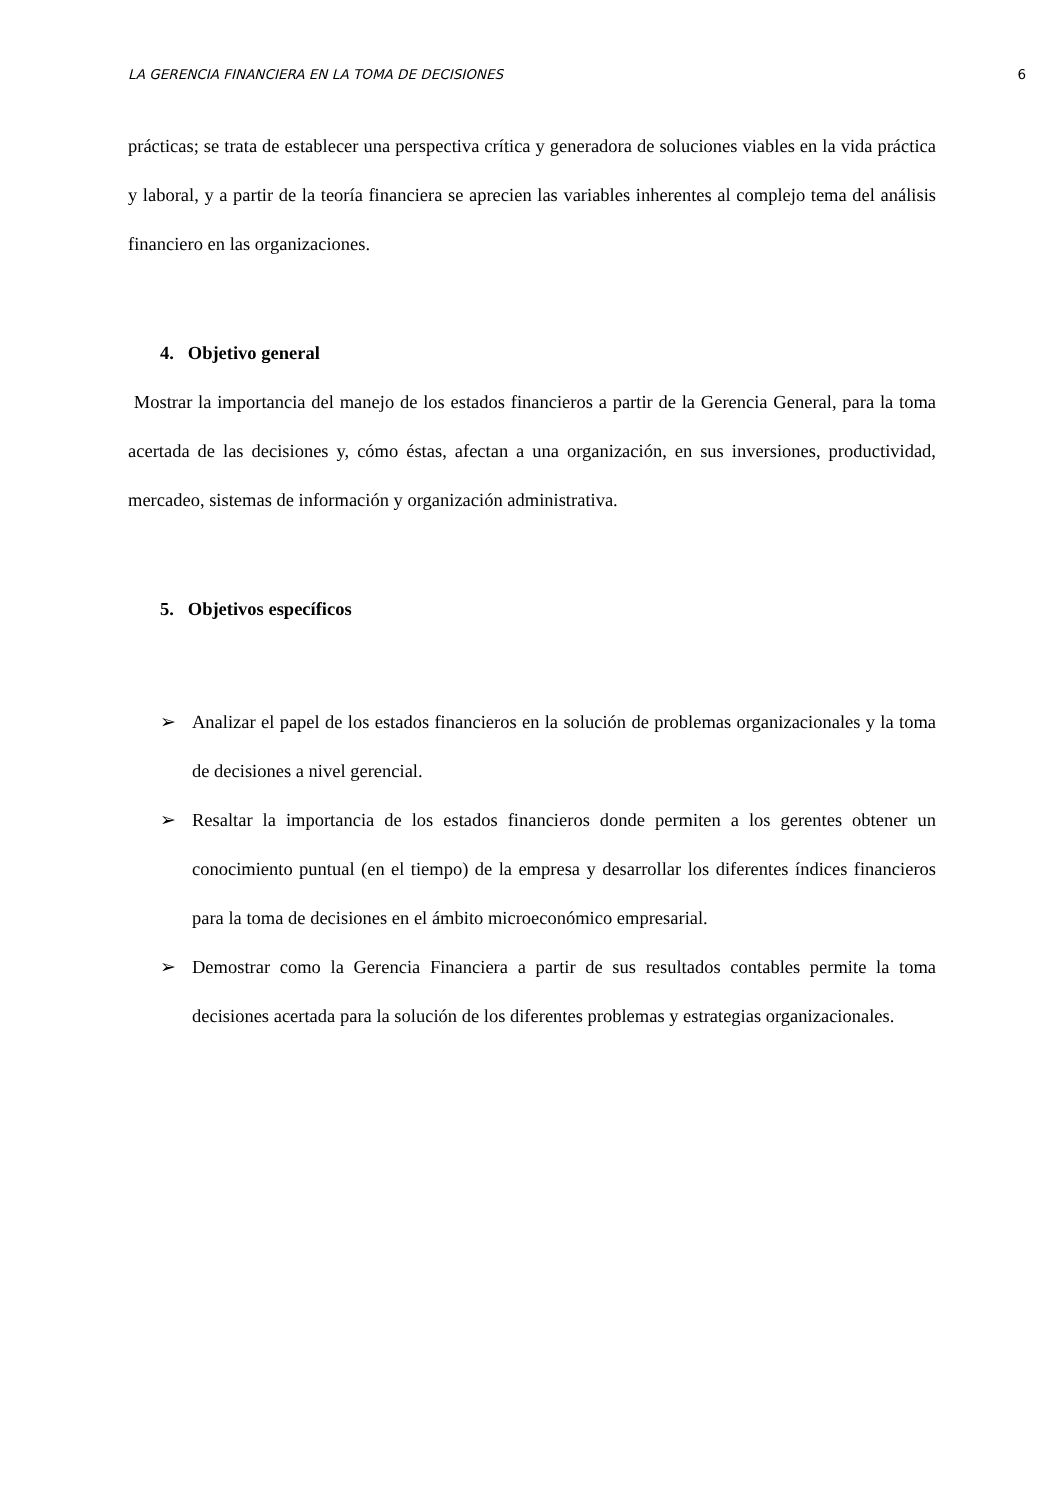LA GERENCIA FINANCIERA EN LA TOMA DE DECISIONES 6
prácticas; se trata de establecer una perspectiva crítica y generadora de soluciones viables en la vida práctica y laboral, y a partir de la teoría financiera se aprecien las variables inherentes al complejo tema del análisis financiero en las organizaciones.
4. Objetivo general
Mostrar la importancia del manejo de los estados financieros a partir de la Gerencia General, para la toma acertada de las decisiones y, cómo éstas, afectan a una organización, en sus inversiones, productividad, mercadeo, sistemas de información y organización administrativa.
5. Objetivos específicos
➢ Analizar el papel de los estados financieros en la solución de problemas organizacionales y la toma de decisiones a nivel gerencial.
➢ Resaltar la importancia de los estados financieros donde permiten a los gerentes obtener un conocimiento puntual (en el tiempo) de la empresa y desarrollar los diferentes índices financieros para la toma de decisiones en el ámbito microeconómico empresarial.
➢ Demostrar como la Gerencia Financiera a partir de sus resultados contables permite la toma decisiones acertada para la solución de los diferentes problemas y estrategias organizacionales.